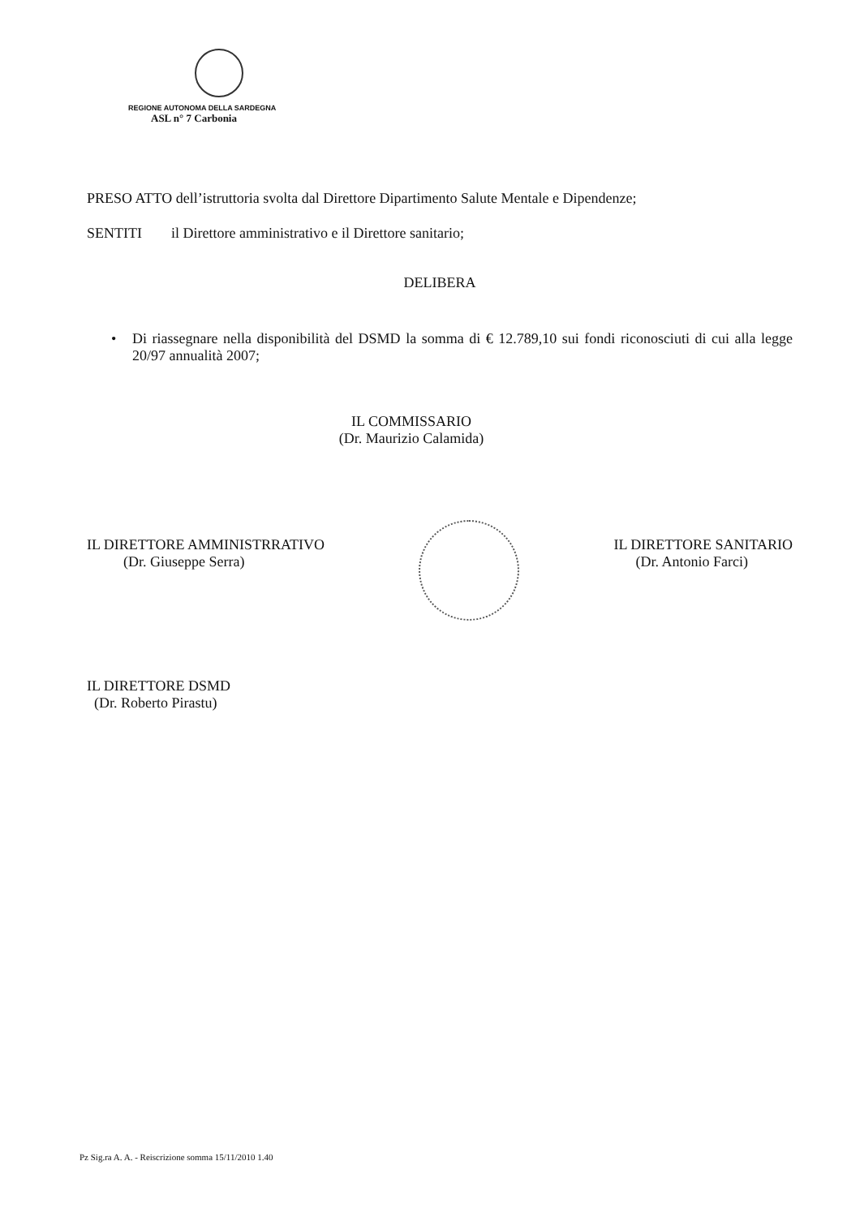REGIONE AUTONOMA DELLA SARDEGNA
ASL n° 7 Carbonia
PRESO ATTO dell’istruttoria svolta dal Direttore Dipartimento Salute Mentale e Dipendenze;
SENTITI il Direttore amministrativo e il Direttore sanitario;
DELIBERA
• Di riassegnare nella disponibilità del DSMD la somma di € 12.789,10 sui fondi riconosciuti di cui alla legge 20/97 annualità 2007;
IL COMMISSARIO
(Dr. Maurizio Calamida)
IL DIRETTORE AMMINISTRRATIVO
(Dr. Giuseppe Serra)
IL DIRETTORE SANITARIO
(Dr. Antonio Farci)
IL DIRETTORE DSMD
(Dr. Roberto Pirastu)
Pz Sig.ra A. A. - Reiscrizione somma 15/11/2010 1.40